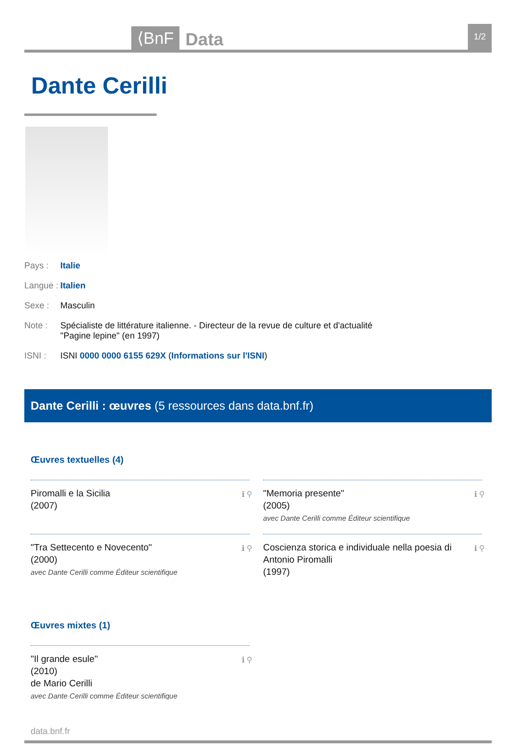⟨BnF Data 1/2
Dante Cerilli
Pays : Italie
Langue : Italien
Sexe : Masculin
Note : Spécialiste de littérature italienne. - Directeur de la revue de culture et d'actualité
"Pagine lepine" (en 1997)
ISNI : ISNI 0000 0000 6155 629X (Informations sur l'ISNI)
Dante Cerilli : œuvres (5 ressources dans data.bnf.fr)
Œuvres textuelles (4)
Piromalli e la Sicilia
(2007)
ℹ ⚲
"Memoria presente"
(2005)
avec Dante Cerilli comme Éditeur scientifique
ℹ ⚲
"Tra Settecento e Novecento"
(2000)
avec Dante Cerilli comme Éditeur scientifique
ℹ ⚲
Coscienza storica e individuale nella poesia di Antonio Piromalli
(1997)
ℹ ⚲
Œuvres mixtes (1)
"Il grande esule"
(2010)
de Mario Cerilli
avec Dante Cerilli comme Éditeur scientifique
ℹ ⚲
data.bnf.fr